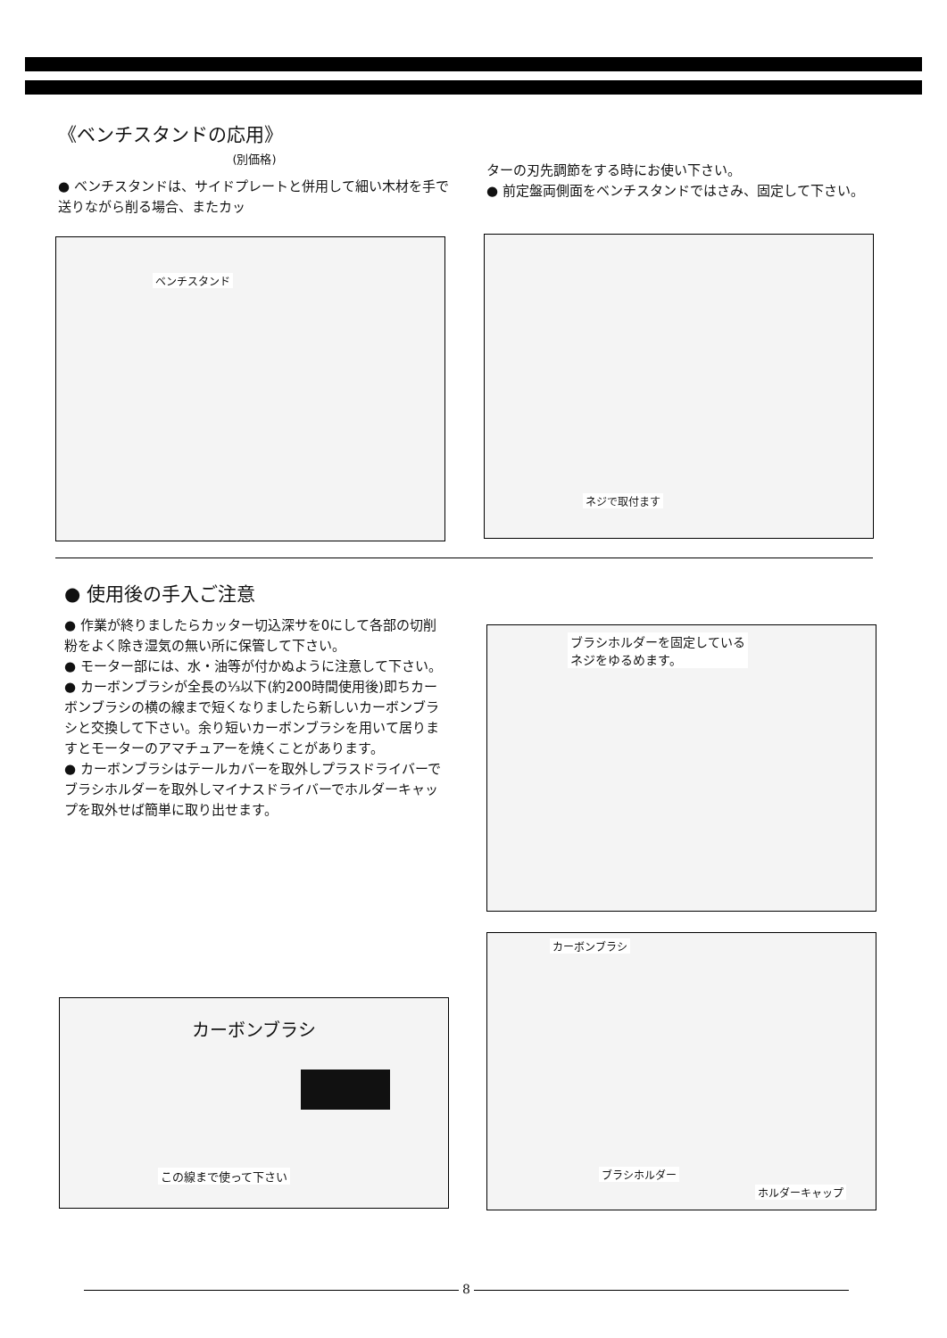《ベンチスタンドの応用》
(別価格)
● ベンチスタンドは、サイドプレートと併用して細い木材を手で送りながら削る場合、またカッ
ターの刃先調節をする時にお使い下さい。
● 前定盤両側面をベンチスタンドではさみ、固定して下さい。
ベンチスタンド ネジで取付ます
● 使用後の手入ご注意
● 作業が終りましたらカッター切込深サを0にして各部の切削粉をよく除き湿気の無い所に保管して下さい。
● モーター部には、水・油等が付かぬように注意して下さい。
● カーボンブラシが全長の⅓以下(約200時間使用後)即ちカーボンブラシの横の線まで短くなりましたら新しいカーボンブラシと交換して下さい。余り短いカーボンブラシを用いて居りますとモーターのアマチュアーを焼くことがあります。
● カーボンブラシはテールカバーを取外しプラスドライバーでブラシホルダーを取外しマイナスドライバーでホルダーキャップを取外せば簡単に取り出せます。
ブラシホルダーを固定している
ネジをゆるめます。
カーボンブラシ
この線まで使って下さい
カーボンブラシ
ブラシホルダー
ホルダーキャップ
8